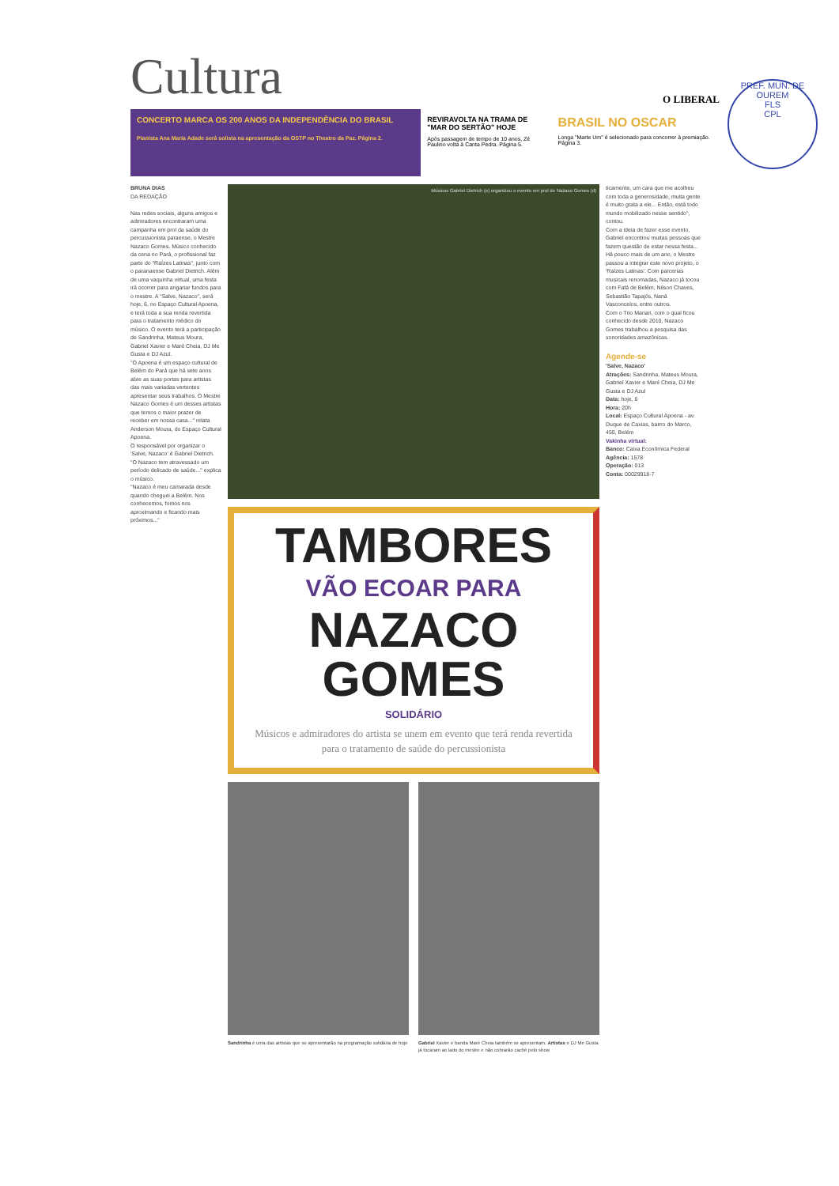Cultura
O LIBERAL
CONCERTO MARCA OS 200 ANOS DA INDEPENDÊNCIA DO BRASIL
Pianista Ana Maria Adade será solista na apresentação da OSTP no Theatro da Paz. Página 2.
REVIRAVOLTA NA TRAMA DE "MAR DO SERTÃO" HOJE
Após passagem de tempo de 10 anos, Zé Paulino volta à Canta Pedra. Página 5.
BRASIL NO OSCAR
Longa "Marte Um" é selecionado para concorrer à premiação. Página 3.
BRUNA DIAS
DA REDAÇÃO
Nas redes sociais, alguns amigos e admiradores encontraram uma campanha em prol da saúde do percussionista paraense, o Mestre Nazaco Gomes. Músico conhecido da cena no Pará, o profissional faz parte do "Raízes Latinas", junto com o paranaense Gabriel Dietrich. Além de uma vaquinha virtual, uma festa irá ocorrer para angariar fundos para o mestre. A "Salve, Nazaco", será hoje, 6, no Espaço Cultural Apoena, e terá toda a sua renda revertida para o tratamento médico do músico. O evento terá a participação de Sandrinha, Mateus Moura, Gabriel Xavier e Maré Cheia, DJ Me Gusta e DJ Azul.
"O Apoena é um espaço cultural de Belém do Pará que há sete anos abre as suas portas para artistas das mais variadas vertentes apresentar seus trabalhos. O Mestre Nazaco Gomes é um desses artistas que temos o maior prazer de receber em nossa casa..." relata Anderson Moura, do Espaço Cultural Apoena.
O responsável por organizar o 'Salve, Nazaco' é Gabriel Dietrich. "O Nazaco tem atravessado um período delicado de saúde..." explica o músico.
"Nazaco é meu camarada desde quando cheguei a Belém. Nos conhecemos, fomos nos aproximando e ficando mais próximos..."
Músicos Gabriel Dietrich (e) organizou o evento em prol de Nazaco Gomes (d)
TAMBORES
VÃO ECOAR PARA
NAZACO GOMES
SOLIDÁRIO
Músicos e admiradores do artista se unem em evento que terá renda revertida para o tratamento de saúde do percussionista
Sandrinha é uma das artistas que se apresentarão na programação solidária de hoje
Gabriel Xavier e banda Maré Cheia também se apresentam. Artistas e DJ Me Gusta já tocaram ao lado do mestre e não cobrarão cachê pelo show
ticamente, um cara que me acolheu com toda a generosidade, muita gente é muito grata a ele... Então, está todo mundo mobilizado nesse sentido", contou.
Com a ideia de fazer esse evento, Gabriel encontrou muitas pessoas que fazem questão de estar nessa festa...
Há pouco mais de um ano, o Mestre passou a integrar este novo projeto, o 'Raízes Latinas'. Com parcerias musicais renomadas, Nazaco já tocou com Fafá de Belém, Nilson Chaves, Sebastião Tapajós, Naná Vasconcelos, entre outros.
Com o Trio Manari, com o qual ficou conhecido desde 2010, Nazaco Gomes trabalhou a pesquisa das sonoridades amazônicas.
Agende-se
'Salve, Nazaco'
Atrações: Sandrinha, Mateus Moura, Gabriel Xavier e Maré Cheia, DJ Me Gusta e DJ Azul
Data: hoje, 6
Hora: 20h
Local: Espaço Cultural Apoena - av. Duque de Caxias, bairro do Marco, 450, Belém
Vakinha virtual:
Banco: Caixa Econômica Federal
Agência: 1578
Operação: 013
Conta: 00029918-7
PREF. MUN. DE OUREM
FLS
CPL